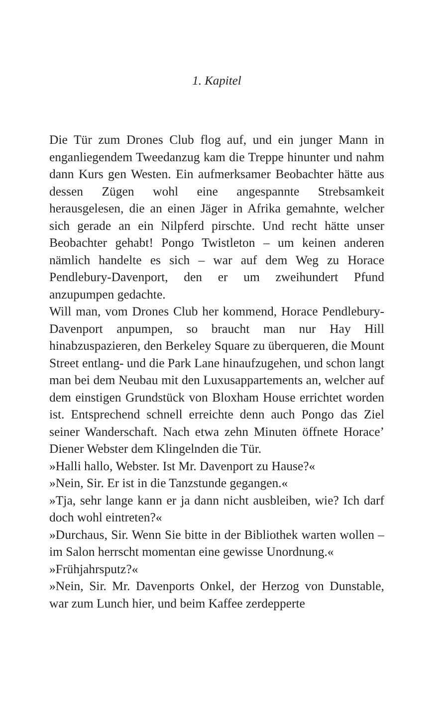1. Kapitel
Die Tür zum Drones Club flog auf, und ein junger Mann in enganliegendem Tweedanzug kam die Treppe hinunter und nahm dann Kurs gen Westen. Ein aufmerksamer Beobachter hätte aus dessen Zügen wohl eine angespannte Strebsamkeit herausgelesen, die an einen Jäger in Afrika gemahnte, welcher sich gerade an ein Nilpferd pirschte. Und recht hätte unser Beobachter gehabt! Pongo Twistleton – um keinen anderen nämlich handelte es sich – war auf dem Weg zu Horace Pendlebury-Davenport, den er um zweihundert Pfund anzupumpen gedachte.
Will man, vom Drones Club her kommend, Horace Pendlebury-Davenport anpumpen, so braucht man nur Hay Hill hinabzuspazieren, den Berkeley Square zu überqueren, die Mount Street entlang- und die Park Lane hinaufzugehen, und schon langt man bei dem Neubau mit den Luxusappartements an, welcher auf dem einstigen Grundstück von Bloxham House errichtet worden ist. Entsprechend schnell erreichte denn auch Pongo das Ziel seiner Wanderschaft. Nach etwa zehn Minuten öffnete Horace’ Diener Webster dem Klingelnden die Tür.
»Halli hallo, Webster. Ist Mr. Davenport zu Hause?«
»Nein, Sir. Er ist in die Tanzstunde gegangen.«
»Tja, sehr lange kann er ja dann nicht ausbleiben, wie? Ich darf doch wohl eintreten?«
»Durchaus, Sir. Wenn Sie bitte in der Bibliothek warten wollen – im Salon herrscht momentan eine gewisse Unordnung.«
»Frühjahrsputz?«
»Nein, Sir. Mr. Davenports Onkel, der Herzog von Dunstable, war zum Lunch hier, und beim Kaffee zerdepperte